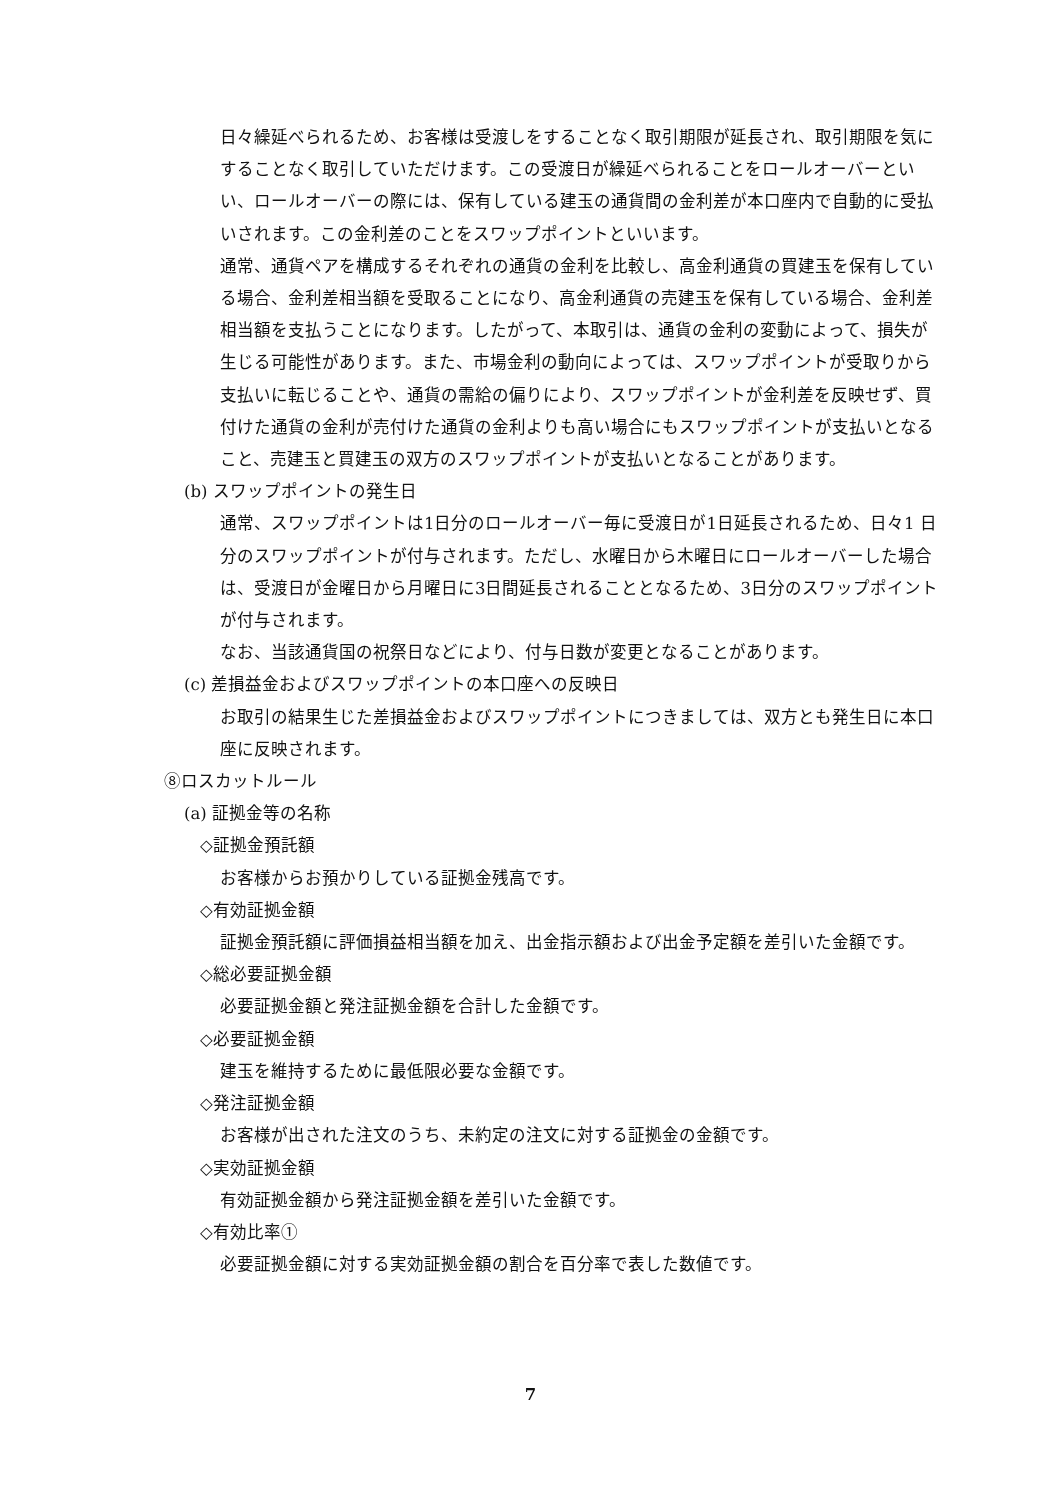日々繰延べられるため、お客様は受渡しをすることなく取引期限が延長され、取引期限を気にすることなく取引していただけます。この受渡日が繰延べられることをロールオーバーといい、ロールオーバーの際には、保有している建玉の通貨間の金利差が本口座内で自動的に受払いされます。この金利差のことをスワップポイントといいます。
通常、通貨ペアを構成するそれぞれの通貨の金利を比較し、高金利通貨の買建玉を保有している場合、金利差相当額を受取ることになり、高金利通貨の売建玉を保有している場合、金利差相当額を支払うことになります。したがって、本取引は、通貨の金利の変動によって、損失が生じる可能性があります。また、市場金利の動向によっては、スワップポイントが受取りから支払いに転じることや、通貨の需給の偏りにより、スワップポイントが金利差を反映せず、買付けた通貨の金利が売付けた通貨の金利よりも高い場合にもスワップポイントが支払いとなること、売建玉と買建玉の双方のスワップポイントが支払いとなることがあります。
(b) スワップポイントの発生日
通常、スワップポイントは1日分のロールオーバー毎に受渡日が1日延長されるため、日々1 日分のスワップポイントが付与されます。ただし、水曜日から木曜日にロールオーバーした場合は、受渡日が金曜日から月曜日に3日間延長されることとなるため、3日分のスワップポイントが付与されます。
なお、当該通貨国の祝祭日などにより、付与日数が変更となることがあります。
(c) 差損益金およびスワップポイントの本口座への反映日
お取引の結果生じた差損益金およびスワップポイントにつきましては、双方とも発生日に本口座に反映されます。
⑧ロスカットルール
(a) 証拠金等の名称
◇証拠金預託額
お客様からお預かりしている証拠金残高です。
◇有効証拠金額
証拠金預託額に評価損益相当額を加え、出金指示額および出金予定額を差引いた金額です。
◇総必要証拠金額
必要証拠金額と発注証拠金額を合計した金額です。
◇必要証拠金額
建玉を維持するために最低限必要な金額です。
◇発注証拠金額
お客様が出された注文のうち、未約定の注文に対する証拠金の金額です。
◇実効証拠金額
有効証拠金額から発注証拠金額を差引いた金額です。
◇有効比率①
必要証拠金額に対する実効証拠金額の割合を百分率で表した数値です。
7